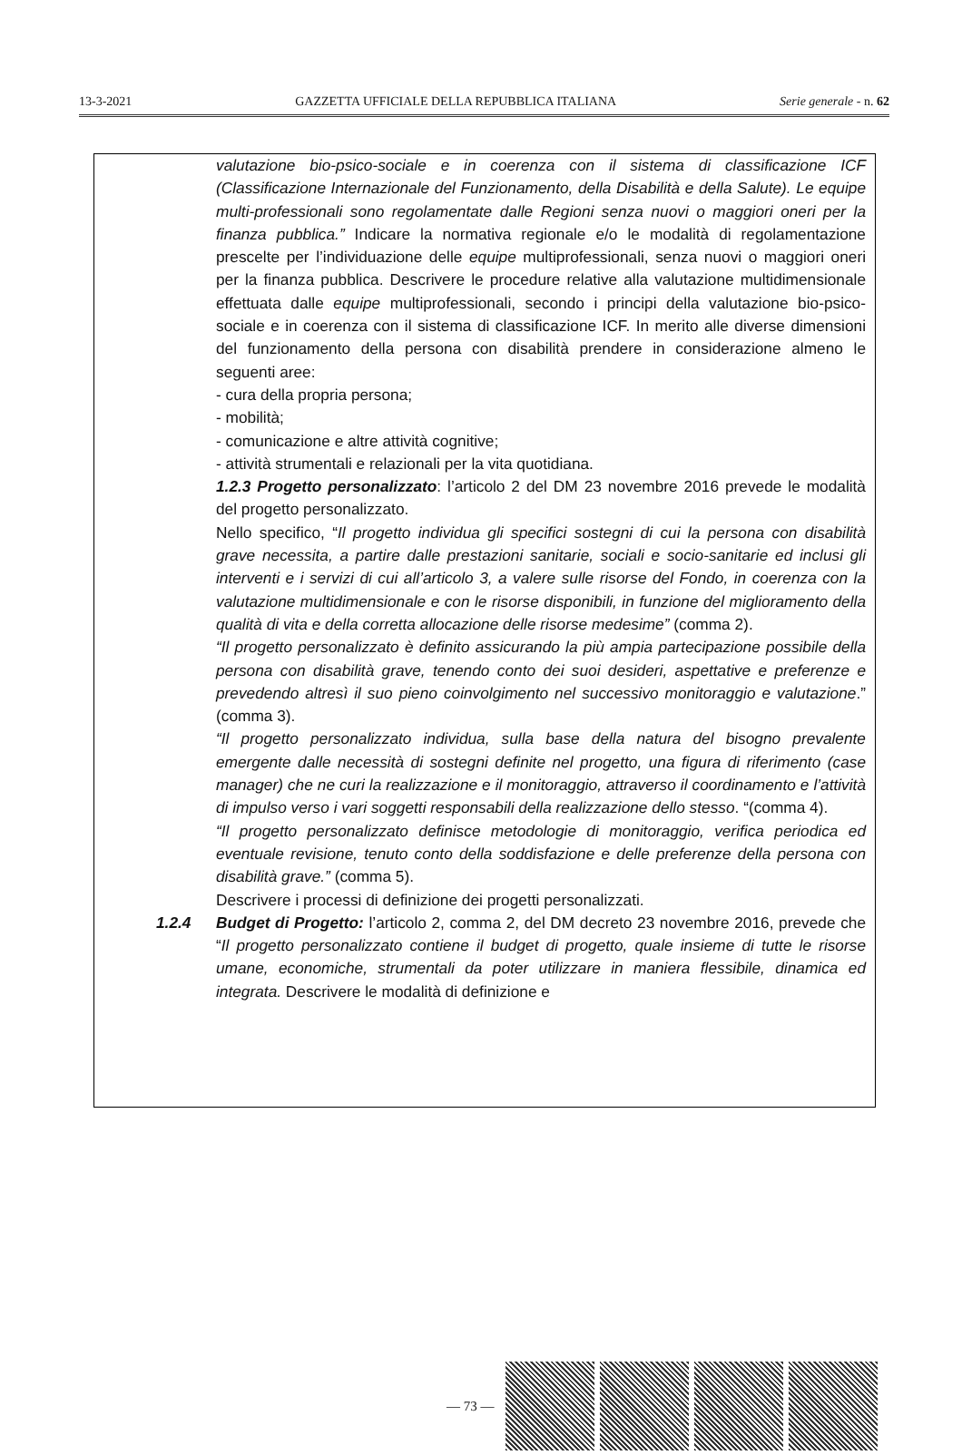13-3-2021 GAZZETTA UFFICIALE DELLA REPUBBLICA ITALIANA Serie generale - n. 62
valutazione bio-psico-sociale e in coerenza con il sistema di classificazione ICF (Classificazione Internazionale del Funzionamento, della Disabilità e della Salute). Le equipe multi-professionali sono regolamentate dalle Regioni senza nuovi o maggiori oneri per la finanza pubblica.” Indicare la normativa regionale e/o le modalità di regolamentazione prescelte per l’individuazione delle equipe multiprofessionali, senza nuovi o maggiori oneri per la finanza pubblica. Descrivere le procedure relative alla valutazione multidimensionale effettuata dalle equipe multiprofessionali, secondo i principi della valutazione bio-psico-sociale e in coerenza con il sistema di classificazione ICF. In merito alle diverse dimensioni del funzionamento della persona con disabilità prendere in considerazione almeno le seguenti aree:
- cura della propria persona;
- mobilità;
- comunicazione e altre attività cognitive;
- attività strumentali e relazionali per la vita quotidiana.
1.2.3 Progetto personalizzato: l’articolo 2 del DM 23 novembre 2016 prevede le modalità del progetto personalizzato.
Nello specifico, “Il progetto individua gli specifici sostegni di cui la persona con disabilità grave necessita, a partire dalle prestazioni sanitarie, sociali e socio-sanitarie ed inclusi gli interventi e i servizi di cui all’articolo 3, a valere sulle risorse del Fondo, in coerenza con la valutazione multidimensionale e con le risorse disponibili, in funzione del miglioramento della qualità di vita e della corretta allocazione delle risorse medesime” (comma 2).
“Il progetto personalizzato è definito assicurando la più ampia partecipazione possibile della persona con disabilità grave, tenendo conto dei suoi desideri, aspettative e preferenze e prevedendo altresì il suo pieno coinvolgimento nel successivo monitoraggio e valutazione.” (comma 3).
“Il progetto personalizzato individua, sulla base della natura del bisogno prevalente emergente dalle necessità di sostegni definite nel progetto, una figura di riferimento (case manager) che ne curi la realizzazione e il monitoraggio, attraverso il coordinamento e l’attività di impulso verso i vari soggetti responsabili della realizzazione dello stesso. “(comma 4).
“Il progetto personalizzato definisce metodologie di monitoraggio, verifica periodica ed eventuale revisione, tenuto conto della soddisfazione e delle preferenze della persona con disabilità grave.” (comma 5).
Descrivere i processi di definizione dei progetti personalizzati.
1.2.4 Budget di Progetto: l’articolo 2, comma 2, del DM decreto 23 novembre 2016, prevede che “Il progetto personalizzato contiene il budget di progetto, quale insieme di tutte le risorse umane, economiche, strumentali da poter utilizzare in maniera flessibile, dinamica ed integrata. Descrivere le modalità di definizione e
— 73 —